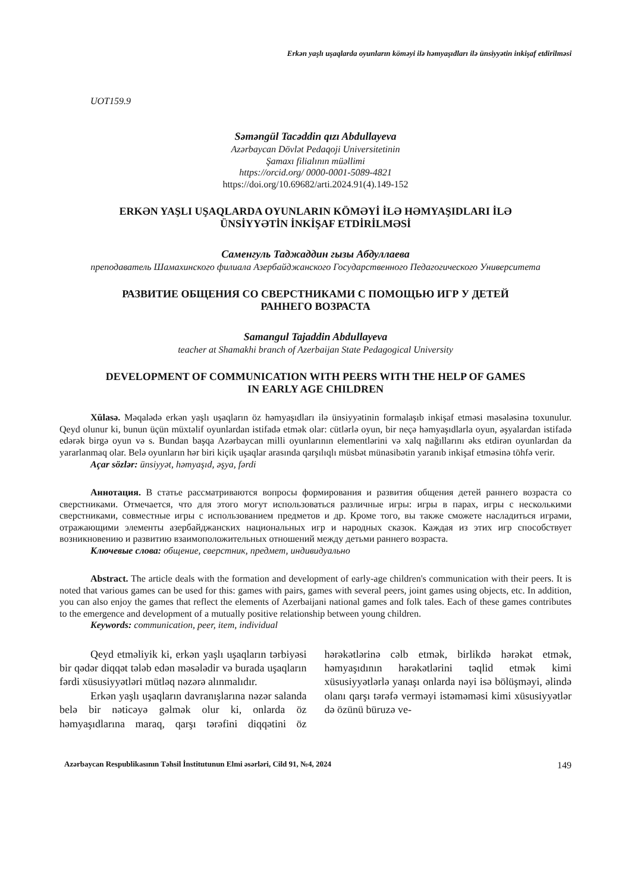Erkən yaşlı uşaqlarda oyunların köməyi ilə həmyaşıdları ilə ünsiyyətin inkişaf etdirilməsi
UOT159.9
Səməngül Tacəddin qızı Abdullayeva
Azərbaycan Dövlət Pedaqoji Universitetinin
Şamaxı filialının müəllimi
https://orcid.org/ 0000-0001-5089-4821
https://doi.org/10.69682/arti.2024.91(4).149-152
ERKƏN YAŞLI UŞAQLARDA OYUNLARIN KÖMƏYİ İLƏ HƏMYAŞIDLARI İLƏ
ÜNSİYYƏTİN İNKİŞAF ETDİRİLMƏSİ
Саменгуль Таджаддин гызы Абдуллаева
преподаватель Шамахинского филиала Азербайджанского Государственного Педагогического Университета
РАЗВИТИЕ ОБЩЕНИЯ СО СВЕРСТНИКАМИ С ПОМОЩЬЮ ИГР У ДЕТЕЙ
РАННЕГО ВОЗРАСТА
Samangul Tajaddin Abdullayeva
teacher at Shamakhi branch of Azerbaijan State Pedagogical University
DEVELOPMENT OF COMMUNICATION WITH PEERS WITH THE HELP OF GAMES
IN EARLY AGE CHILDREN
Xülasə. Məqalədə erkən yaşlı uşaqların öz həmyaşıdları ilə ünsiyyətinin formalaşıb inkişaf etməsi məsələsinə toxunulur. Qeyd olunur ki, bunun üçün müxtəlif oyunlardan istifadə etmək olar: cütlərlə oyun, bir neçə həmyaşıdlarla oyun, əşyalardan istifadə edərək birgə oyun və s. Bundan başqa Azərbaycan milli oyunlarının elementlərini və xalq nağıllarını əks etdirən oyunlardan da yararlanmaq olar. Belə oyunların hər biri kiçik uşaqlar arasında qarşılıqlı müsbət münasibətin yaranıb inkişaf etməsinə töhfə verir.
Açar sözlər: ünsiyyət, həmyaşıd, əşya, fərdi
Аннотация. В статье рассматриваются вопросы формирования и развития общения детей раннего возраста со сверстниками. Отмечается, что для этого могут использоваться различные игры: игры в парах, игры с несколькими сверстниками, совместные игры с использованием предметов и др. Кроме того, вы также сможете насладиться играми, отражающими элементы азербайджанских национальных игр и народных сказок. Каждая из этих игр способствует возникновению и развитию взаимоположительных отношений между детьми раннего возраста.
Ключевые слова: общение, сверстник, предмет, индивидуально
Abstract. The article deals with the formation and development of early-age children's communication with their peers. It is noted that various games can be used for this: games with pairs, games with several peers, joint games using objects, etc. In addition, you can also enjoy the games that reflect the elements of Azerbaijani national games and folk tales. Each of these games contributes to the emergence and development of a mutually positive relationship between young children.
Keywords: communication, peer, item, individual
Qeyd etməliyik ki, erkən yaşlı uşaqların tərbiyəsi bir qədər diqqət tələb edən məsələdir və burada uşaqların fərdi xüsusiyyətləri mütləq nəzərə alınmalıdır.
Erkən yaşlı uşaqların davranışlarına nəzər salanda belə bir nəticəyə gəlmək olur ki, onlarda öz həmyaşıdlarına maraq, qarşı tərəfini diqqətini öz hərəkətlərinə cəlb etmək, birlikdə hərəkət etmək, həmyaşıdının hərəkətlərini təqlid etmək kimi xüsusiyyətlərlə yanaşı onlarda nəyi isə bölüşməyi, əlində olanı qarşı tərəfə verməyi istəməməsi kimi xüsusiyyətlər də özünü büruzə ve-
Azərbaycan Respublikasının Təhsil İnstitutunun Elmi əsərləri, Cild 91, №4, 2024 149